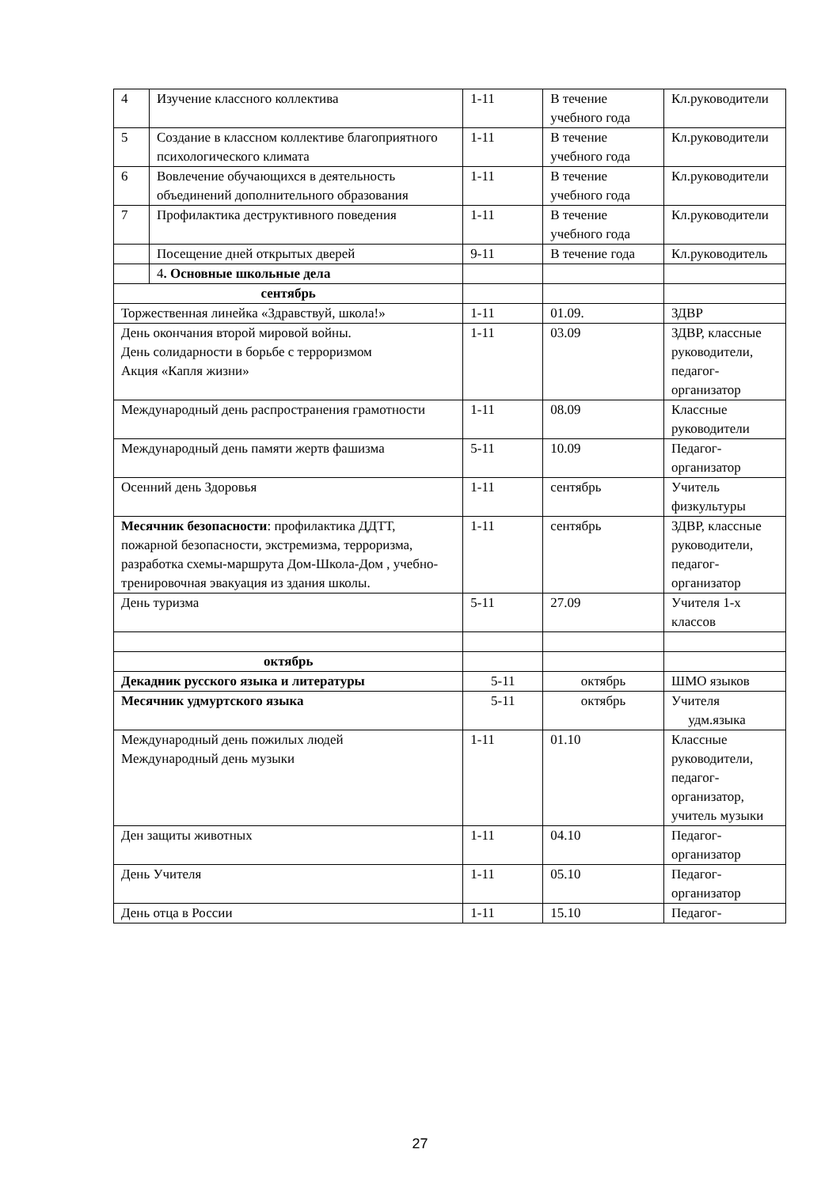| 4 | Изучение классного коллектива | 1-11 | В течение учебного года | Кл.руководители |
| 5 | Создание в классном коллективе благоприятного психологического климата | 1-11 | В течение учебного года | Кл.руководители |
| 6 | Вовлечение обучающихся в деятельность объединений дополнительного образования | 1-11 | В течение учебного года | Кл.руководители |
| 7 | Профилактика деструктивного поведения | 1-11 | В течение учебного года | Кл.руководители |
| | Посещение дней открытых дверей | 9-11 | В течение года | Кл.руководитель |
| | 4 . Основные школьные дела | | | |
| сентябрь | | | | |
| Торжественная линейка «Здравствуй, школа!» | | 1-11 | 01.09. | ЗДВР |
| День окончания второй мировой войны. День солидарности в борьбе с терроризмом Акция «Капля жизни» | | 1-11 | 03.09 | ЗДВР, классные руководители, педагог-организатор |
| Международный день распространения грамотности | | 1-11 | 08.09 | Классные руководители |
| Международный день памяти жертв фашизма | | 5-11 | 10.09 | Педагог-организатор |
| Осенний день Здоровья | | 1-11 | сентябрь | Учитель физкультуры |
| Месячник безопасности : профилактика ДДТТ, пожарной безопасности, экстремизма, терроризма, разработка схемы-маршрута Дом-Школа-Дом , учебно-тренировочная эвакуация из здания школы. | | 1-11 | сентябрь | ЗДВР, классные руководители, педагог-организатор |
| День туризма | | 5-11 | 27.09 | Учителя 1-х классов |
| октябрь | | | | |
| Декадник русского языка и литературы | | 5-11 | октябрь | ШМО языков |
| Месячник удмуртского языка | | 5-11 | октябрь | Учителя удм.языка |
| Международный день пожилых людей Международный день музыки | | 1-11 | 01.10 | Классные руководители, педагог-организатор, учитель музыки |
| Ден защиты животных | | 1-11 | 04.10 | Педагог-организатор |
| День Учителя | | 1-11 | 05.10 | Педагог-организатор |
| День отца в России | | 1-11 | 15.10 | Педагог- |
27